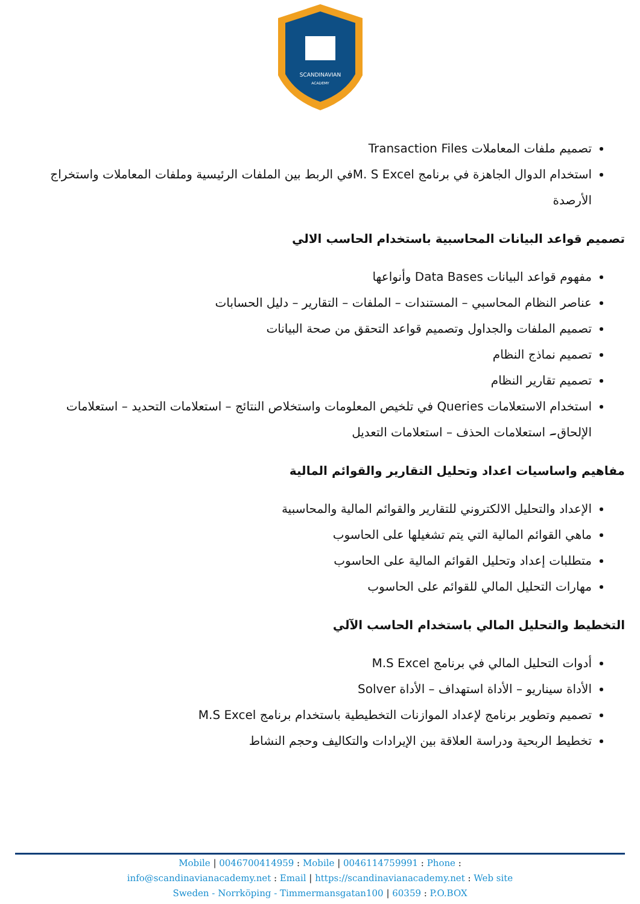SCANDINAVIAN
ACADEMY
تصميم ملفات المعاملات Transaction Files
استخدام الدوال الجاهزة في برنامج M. S Excelفي الربط بين الملفات الرئيسية وملفات المعاملات واستخراج الأرصدة
تصميم قواعد البيانات المحاسبية باستخدام الحاسب الالي
مفهوم قواعد البيانات Data Bases وأنواعها
عناصر النظام المحاسبي – المستندات – الملفات – التقارير – دليل الحسابات
تصميم الملفات والجداول وتصميم قواعد التحقق من صحة البيانات
تصميم نماذج النظام
تصميم تقارير النظام
استخدام الاستعلامات Queries في تلخيص المعلومات واستخلاص النتائج – استعلامات التحديد – استعلامات الإلحاق۔ استعلامات الحذف – استعلامات التعديل
مفاهيم واساسيات اعداد وتحليل التقارير والقوائم المالية
الإعداد والتحليل الالكتروني للتقارير والقوائم المالية والمحاسبية
ماهي القوائم المالية التي يتم تشغيلها على الحاسوب
متطلبات إعداد وتحليل القوائم المالية على الحاسوب
مهارات التحليل المالي للقوائم على الحاسوب
التخطيط والتحليل المالي باستخدام الحاسب الآلي
أدوات التحليل المالي في برنامج M.S Excel
الأداة سيناريو – الأداة استهداف – الأداة Solver
تصميم وتطوير برنامج لإعداد الموازنات التخطيطية باستخدام برنامج M.S Excel
تخطيط الربحية ودراسة العلاقة بين الإيرادات والتكاليف وحجم النشاط
Mobile | 0046700414959 : Mobile | 0046114759991 : Phone :
info@scandinavianacademy.net : Email | https://scandinavianacademy.net : Web site
Sweden - Norrköping - Timmermansgatan100 | 60359 : P.O.BOX